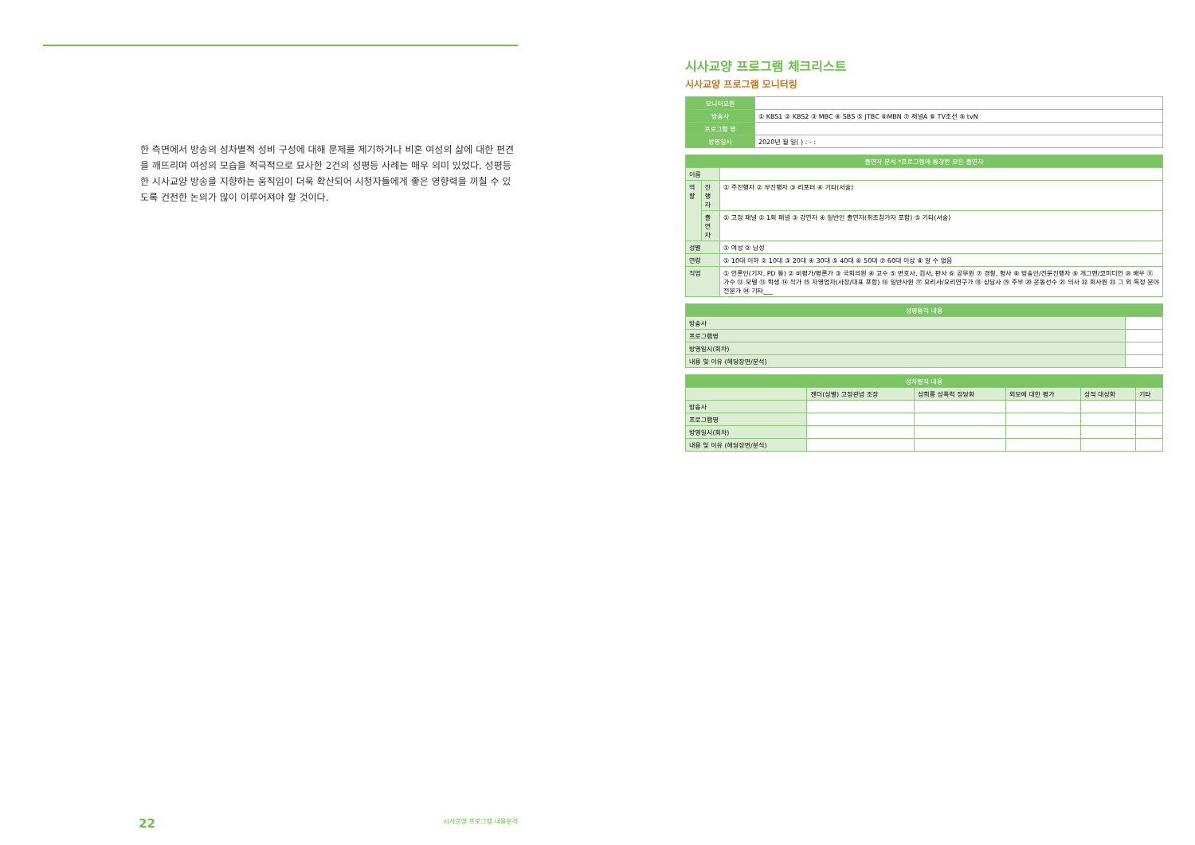한 측면에서 방송의 성차별적 성비 구성에 대해 문제를 제기하거나 비혼 여성의 삶에 대한 편견을 깨뜨리며 여성의 모습을 적극적으로 묘사한 2건의 성평등 사례는 매우 의미 있었다. 성평등한 시사교양 방송을 지향하는 움직임이 더욱 확산되어 시청자들에게 좋은 영향력을 끼칠 수 있도록 건전한 논의가 많이 이루어져야 할 것이다.
22 시사교양 프로그램 내용분석
시사교양 프로그램 체크리스트
시사교양 프로그램 모니터링
| 모니터요원 | |
| 방송사 | ① KBS1 ② KBS2 ③ MBC ④ SBS ⑤ JTBC ⑥MBN ⑦ 채널A ⑧ TV조선 ⑨ tvN |
| 프로그램 명 | |
| 방영일시 | 2020년 월 일( ) : - : |
| 출연자 분석 *프로그램에 등장한 모든 출연자 | | |
| --- | --- | --- |
| 이름 | | |
| 역할 | 진행자 | ① 주진행자 ② 부진행자 ③ 리포터 ④ 기타(서술) |
| | 출연자 | ① 고정 패널 ② 1회 패널 ③ 강연자 ④ 일반인 출연자(취조참가자 포함) ⑤ 기타(서술) |
| 성별 | | ① 여성 ② 남성 |
| 연령 | | ① 10대 이하 ② 10대 ③ 20대 ④ 30대 ⑤ 40대 ⑥ 50대 ⑦ 60대 이상 ⑧ 알 수 없음 |
| 직업 | | ① 언론인(기자, PD 등) ② 비평가/평론가 ③ 국회의원 ④ 교수 ⑤ 변호사, 검사, 판사 ⑥ 공무원 ⑦ 경찰, 형사 ⑧ 방송인/전문진행자 ⑨ 개그맨/코미디언 ⑩ 배우 ⑪ 가수 ⑫ 모델 ⑬ 학생 ⑭ 작가 ⑮ 자영업자(사장/대표 포함) ⑯ 일반사원 ⑰ 요리사/요리연구가 ⑱ 상담사 ⑲ 주부 ⑳ 운동선수 ㉑ 의사 ㉒ 회사원 ㉓ 그 외 특정 분야 전문가 ㉔ 기타___ |
| 성평등적 내용 | |
| --- | --- |
| 방송사 | |
| 프로그램명 | |
| 방영일시(회차) | |
| 내용 및 이유 (해당장면/분석) | |
| 성차별적 내용 | | | | | |
| --- | --- | --- | --- | --- | --- |
| | 젠더(성별) 고정관념 조장 | 성희롱 성폭력 정당화 | 외모에 대한 평가 | 성적 대상화 | 기타 |
| 방송사 | | | | | |
| 프로그램명 | | | | | |
| 방영일시(회차) | | | | | |
| 내용 및 이유 (해당장면/분석) | | | | | |